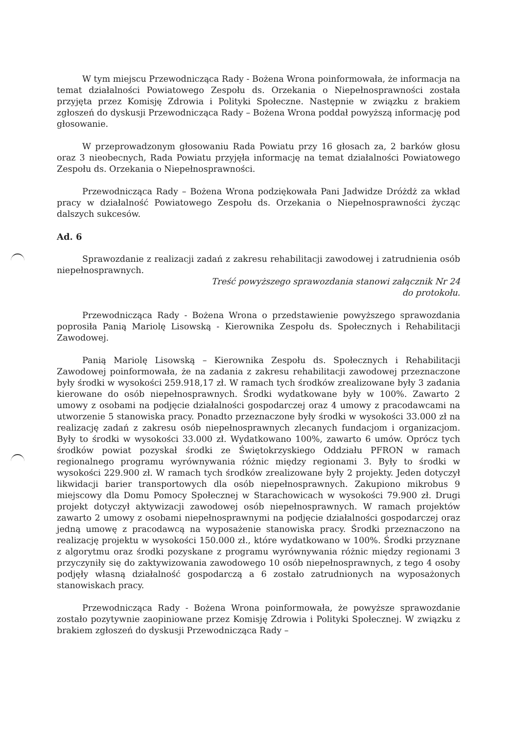W tym miejscu Przewodnicząca Rady - Bożena Wrona poinformowała, że informacja na temat działalności Powiatowego Zespołu ds. Orzekania o Niepełnosprawności została przyjęta przez Komisję Zdrowia i Polityki Społeczne. Następnie w związku z brakiem zgłoszeń do dyskusji Przewodnicząca Rady – Bożena Wrona poddał powyższą informację pod głosowanie.
W przeprowadzonym głosowaniu Rada Powiatu przy 16 głosach za, 2 barków głosu oraz 3 nieobecnych, Rada Powiatu przyjęła informację na temat działalności Powiatowego Zespołu ds. Orzekania o Niepełnosprawności.
Przewodnicząca Rady – Bożena Wrona podziękowała Pani Jadwidze Dróżdż za wkład pracy w działalność Powiatowego Zespołu ds. Orzekania o Niepełnosprawności życząc dalszych sukcesów.
Ad. 6
Sprawozdanie z realizacji zadań z zakresu rehabilitacji zawodowej i zatrudnienia osób niepełnosprawnych.
Treść powyższego sprawozdania stanowi załącznik Nr 24
do protokołu.
Przewodnicząca Rady - Bożena Wrona o przedstawienie powyższego sprawozdania poprosiła Panią Mariolę Lisowską - Kierownika Zespołu ds. Społecznych i Rehabilitacji Zawodowej.
Panią Mariolę Lisowską – Kierownika Zespołu ds. Społecznych i Rehabilitacji Zawodowej poinformowała, że na zadania z zakresu rehabilitacji zawodowej przeznaczone były środki w wysokości 259.918,17 zł. W ramach tych środków zrealizowane były 3 zadania kierowane do osób niepełnosprawnych. Środki wydatkowane były w 100%. Zawarto 2 umowy z osobami na podjęcie działalności gospodarczej oraz 4 umowy z pracodawcami na utworzenie 5 stanowiska pracy. Ponadto przeznaczone były środki w wysokości 33.000 zł na realizację zadań z zakresu osób niepełnosprawnych zlecanych fundacjom i organizacjom. Były to środki w wysokości 33.000 zł. Wydatkowano 100%, zawarto 6 umów. Oprócz tych środków powiat pozyskał środki ze Świętokrzyskiego Oddziału PFRON w ramach regionalnego programu wyrównywania różnic między regionami 3. Były to środki w wysokości 229.900 zł. W ramach tych środków zrealizowane były 2 projekty. Jeden dotyczył likwidacji barier transportowych dla osób niepełnosprawnych. Zakupiono mikrobus 9 miejscowy dla Domu Pomocy Społecznej w Starachowicach w wysokości 79.900 zł. Drugi projekt dotyczył aktywizacji zawodowej osób niepełnosprawnych. W ramach projektów zawarto 2 umowy z osobami niepełnosprawnymi na podjęcie działalności gospodarczej oraz jedną umowę z pracodawcą na wyposażenie stanowiska pracy. Środki przeznaczono na realizację projektu w wysokości 150.000 zł., które wydatkowano w 100%. Środki przyznane z algorytmu oraz środki pozyskane z programu wyrównywania różnic między regionami 3 przyczyniły się do zaktywizowania zawodowego 10 osób niepełnosprawnych, z tego 4 osoby podjęły własną działalność gospodarczą a 6 zostało zatrudnionych na wyposażonych stanowiskach pracy.
Przewodnicząca Rady - Bożena Wrona poinformowała, że powyższe sprawozdanie zostało pozytywnie zaopiniowane przez Komisję Zdrowia i Polityki Społecznej. W związku z brakiem zgłoszeń do dyskusji Przewodnicząca Rady –